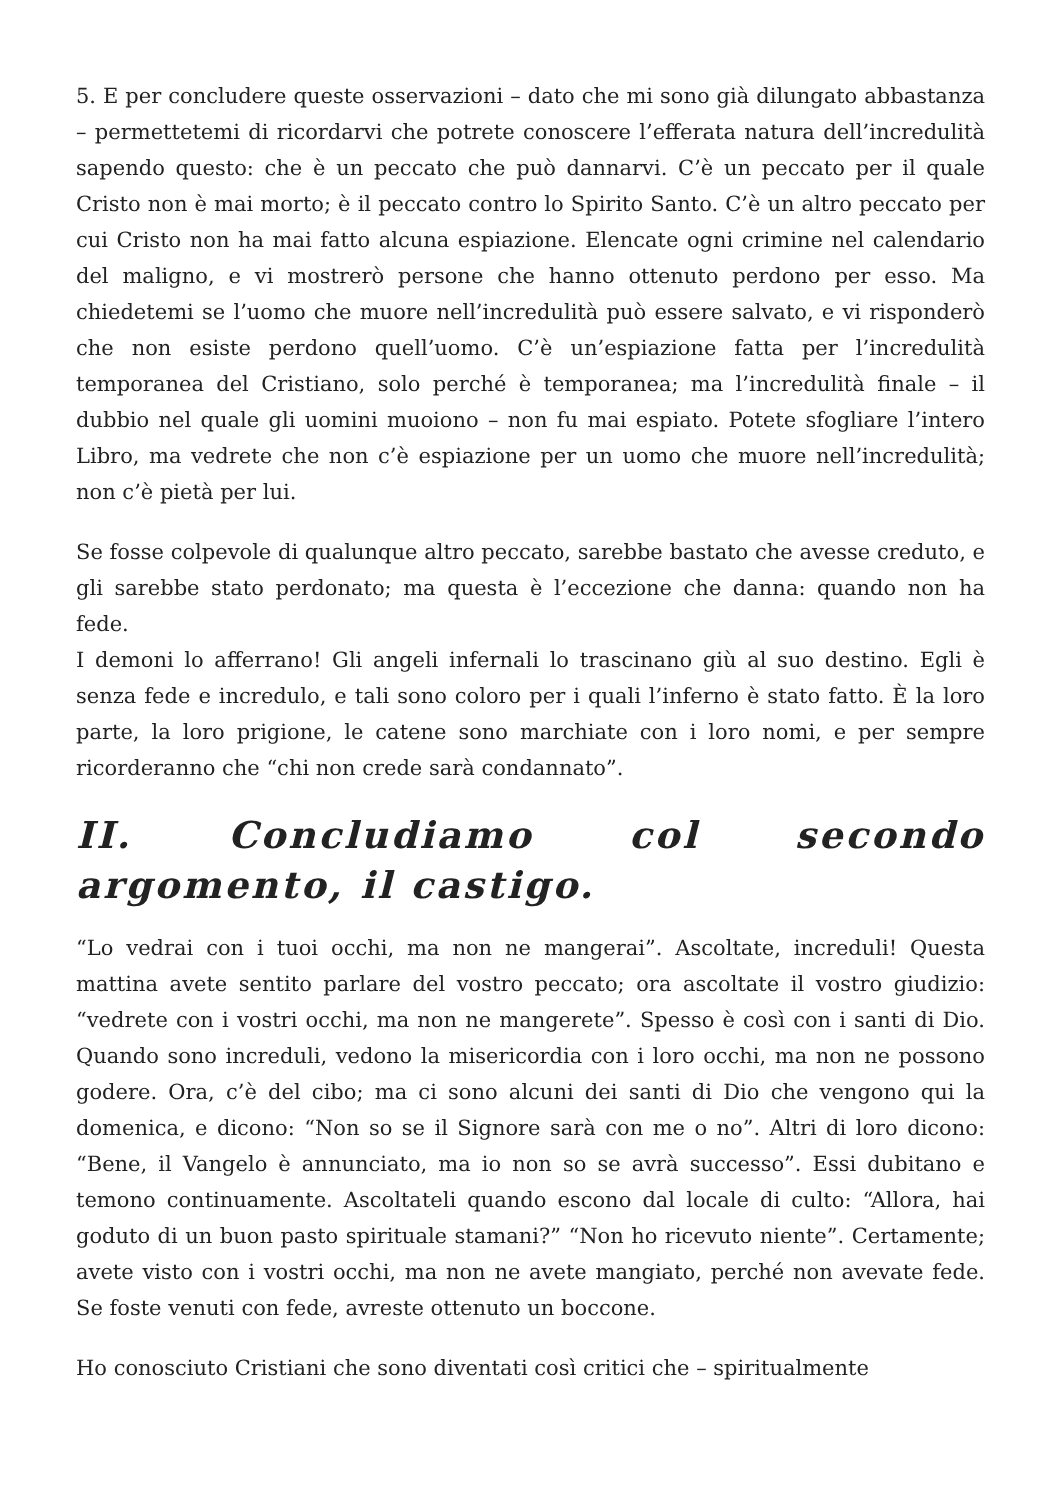5. E per concludere queste osservazioni – dato che mi sono già dilungato abbastanza – permettetemi di ricordarvi che potrete conoscere l’efferata natura dell’incredulità sapendo questo: che è un peccato che può dannarvi. C’è un peccato per il quale Cristo non è mai morto; è il peccato contro lo Spirito Santo. C’è un altro peccato per cui Cristo non ha mai fatto alcuna espiazione. Elencate ogni crimine nel calendario del maligno, e vi mostrerò persone che hanno ottenuto perdono per esso. Ma chiedetemi se l’uomo che muore nell’incredulità può essere salvato, e vi risponderò che non esiste perdono quell’uomo. C’è un’espiazione fatta per l’incredulità temporanea del Cristiano, solo perché è temporanea; ma l’incredulità finale – il dubbio nel quale gli uomini muoiono – non fu mai espiato. Potete sfogliare l’intero Libro, ma vedrete che non c’è espiazione per un uomo che muore nell’incredulità; non c’è pietà per lui.
Se fosse colpevole di qualunque altro peccato, sarebbe bastato che avesse creduto, e gli sarebbe stato perdonato; ma questa è l’eccezione che danna: quando non ha fede.
I demoni lo afferrano! Gli angeli infernali lo trascinano giù al suo destino. Egli è senza fede e incredulo, e tali sono coloro per i quali l’inferno è stato fatto. È la loro parte, la loro prigione, le catene sono marchiate con i loro nomi, e per sempre ricorderanno che “chi non crede sarà condannato”.
II. Concludiamo col secondo argomento, il castigo.
“Lo vedrai con i tuoi occhi, ma non ne mangerai”. Ascoltate, increduli! Questa mattina avete sentito parlare del vostro peccato; ora ascoltate il vostro giudizio: “vedrete con i vostri occhi, ma non ne mangerete”. Spesso è così con i santi di Dio. Quando sono increduli, vedono la misericordia con i loro occhi, ma non ne possono godere. Ora, c’è del cibo; ma ci sono alcuni dei santi di Dio che vengono qui la domenica, e dicono: “Non so se il Signore sarà con me o no”. Altri di loro dicono: “Bene, il Vangelo è annunciato, ma io non so se avrà successo”. Essi dubitano e temono continuamente. Ascoltateli quando escono dal locale di culto: “Allora, hai goduto di un buon pasto spirituale stamani?” “Non ho ricevuto niente”. Certamente; avete visto con i vostri occhi, ma non ne avete mangiato, perché non avevate fede. Se foste venuti con fede, avreste ottenuto un boccone.
Ho conosciuto Cristiani che sono diventati così critici che – spiritualmente